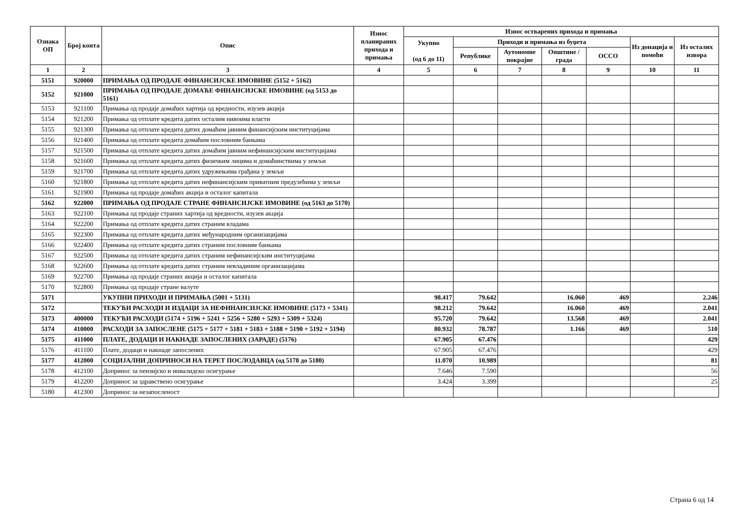| Ознака ОП | Број конта | Опис | Износ планираних прихода и примања | Износ остварених прихода и примања | | | | | | |
| --- | --- | --- | --- | --- | --- | --- | --- | --- | --- | --- |
| | | | | Укупно (од 6 до 11) | Приходи и примања из буџета | | | | Из донација и помоћи | Из осталих извора |
| | | | | | Републике | Аутономне покрајне | Општине / града | ОССО | | |
| 1 | 2 | 3 | 4 | 5 | 6 | 7 | 8 | 9 | 10 | 11 |
| 5151 | 920000 | ПРИМАЊА ОД ПРОДАЈЕ ФИНАНСИЈСКЕ ИМОВИНЕ (5152 + 5162) | | | | | | | | |
| 5152 | 921000 | ПРИМАЊА ОД ПРОДАЈЕ ДОМАЋЕ ФИНАНСИЈСКЕ ИМОВИНЕ (од 5153 до 5161) | | | | | | | | |
| 5153 | 921100 | Примања од продаје домаћих хартија од вредности, изузев акција | | | | | | | | |
| 5154 | 921200 | Примања од отплате кредита датих осталим нивоима власти | | | | | | | | |
| 5155 | 921300 | Примања од отплате кредита датих домаћим јавним финансијским институцијама | | | | | | | | |
| 5156 | 921400 | Примања од отплате кредита домаћим пословним банкама | | | | | | | | |
| 5157 | 921500 | Примања од отплате кредита датих домаћим јавним нефинансијским институцијама | | | | | | | | |
| 5158 | 921600 | Примања од отплате кредита датих физичким лицима и домаћинствима у земљи | | | | | | | | |
| 5159 | 921700 | Примања од отплате кредита датих удружењима грађана у земљи | | | | | | | | |
| 5160 | 921800 | Примања од отплате кредита датих нефинансијским приватним предузећима у земљи | | | | | | | | |
| 5161 | 921900 | Примања од продаје домаћих акција и осталог капитала | | | | | | | | |
| 5162 | 922000 | ПРИМАЊА ОД ПРОДАЈЕ СТРАНЕ ФИНАНСИЈСКЕ ИМОВИНЕ (од 5163 до 5170) | | | | | | | | |
| 5163 | 922100 | Примања од продаје страних хартија од вредности, изузев акција | | | | | | | | |
| 5164 | 922200 | Примања од отплате кредита датих страним владама | | | | | | | | |
| 5165 | 922300 | Примања од отплате кредита датих међународним организацијама | | | | | | | | |
| 5166 | 922400 | Примања од отплате кредита датих страним пословним банкама | | | | | | | | |
| 5167 | 922500 | Примања од отплате кредита датих страним нефинансијским институцијама | | | | | | | | |
| 5168 | 922600 | Примања од отплате кредита датих страним невладиним организацијама | | | | | | | | |
| 5169 | 922700 | Примања од продаје страних акција и осталог капитала | | | | | | | | |
| 5170 | 922800 | Примања од продаје стране валуте | | | | | | | | |
| 5171 | | УКУПНИ ПРИХОДИ И ПРИМАЊА (5001 + 5131) | | 98.417 | 79.642 | | 16.060 | 469 | | 2.246 |
| 5172 | | ТЕКУЋИ РАСХОДИ И ИЗДАЦИ ЗА НЕФИНАНСИЈСКЕ ИМОВИНЕ (5173 + 5341) | | 98.212 | 79.642 | | 16.060 | 469 | | 2.041 |
| 5173 | 400000 | ТЕКУЋИ РАСХОДИ (5174 + 5196 + 5241 + 5256 + 5280 + 5293 + 5309 + 5324) | | 95.720 | 79.642 | | 13.568 | 469 | | 2.041 |
| 5174 | 410000 | РАСХОДИ ЗА ЗАПОСЛЕНЕ (5175 + 5177 + 5181 + 5183 + 5188 + 5190 + 5192 + 5194) | | 80.932 | 78.787 | | 1.166 | 469 | | 510 |
| 5175 | 411000 | ПЛАТЕ, ДОДАЦИ И НАКНАДЕ ЗАПОСЛЕНИХ (ЗАРАДЕ) (5176) | | 67.905 | 67.476 | | | | | 429 |
| 5176 | 411100 | Плате, додаци и накнаде запослених | | 67.905 | 67.476 | | | | | 429 |
| 5177 | 412000 | СОЦИЈАЛНИ ДОПРИНОСИ НА ТЕРЕТ ПОСЛОДАВЦА (од 5178 до 5180) | | 11.070 | 10.989 | | | | | 81 |
| 5178 | 412100 | Допринос за пензијско и инвалидско осигурање | | 7.646 | 7.590 | | | | | 56 |
| 5179 | 412200 | Допринос за здравствено осигурање | | 3.424 | 3.399 | | | | | 25 |
| 5180 | 412300 | Допринос за незапосленост | | | | | | | | |
Страна 6 од 14